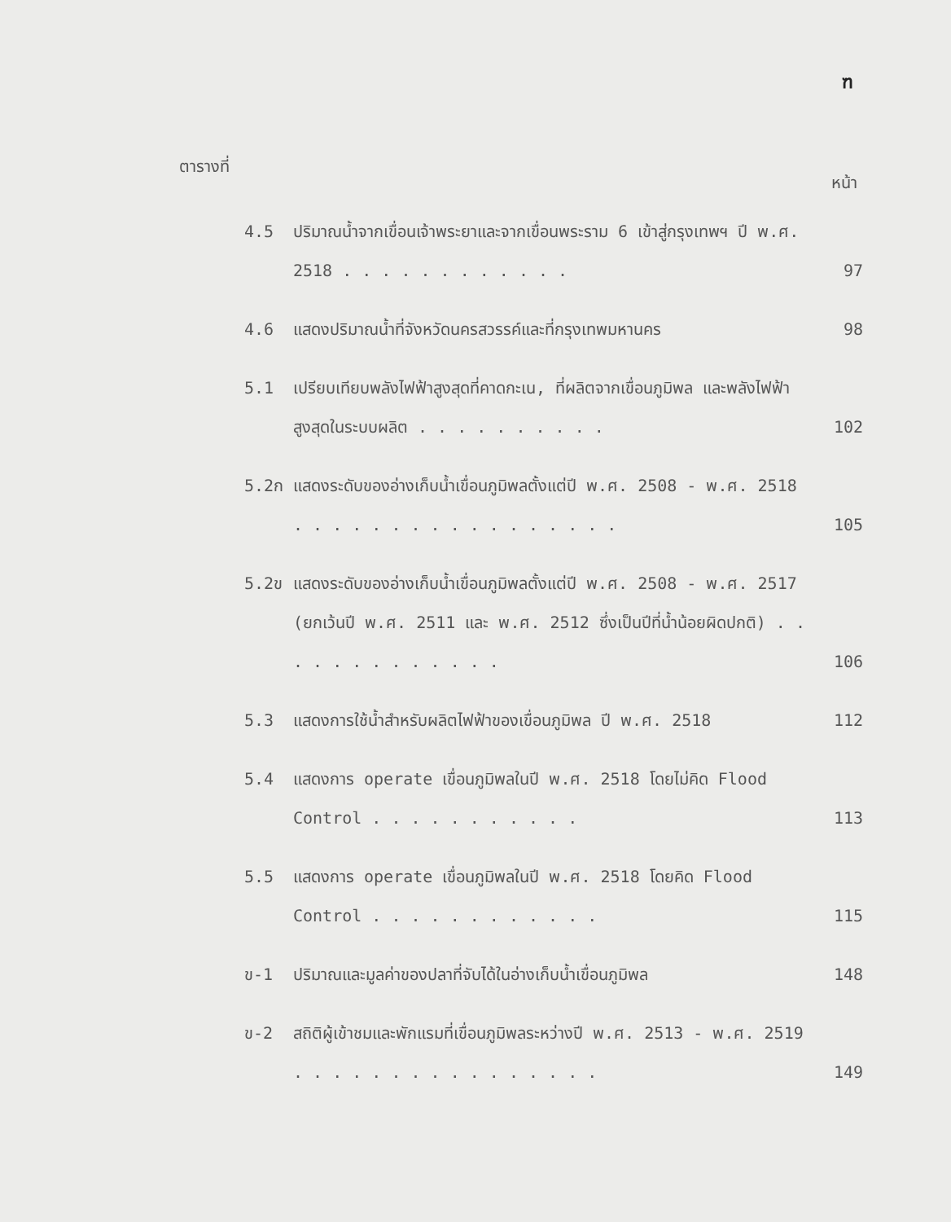ฑ
ตารางที่ หน้า
4.5 ปริมาณน้ำจากเขื่อนเจ้าพระยาและจากเขื่อนพระราม 6 เข้าสู่กรุงเทพฯ ปี พ.ศ. 2518 . . . . . . . . . . . .
97
4.6 แสดงปริมาณน้ำที่จังหวัดนครสวรรค์และที่กรุงเทพมหานคร 98
5.1 เปรียบเทียบพลังไฟฟ้าสูงสุดที่คาดกะเน, ที่ผลิตจากเขื่อนภูมิพล และพลังไฟฟ้าสูงสุดในระบบผลิต . . . . . . . . . .
102
5.2ก แสดงระดับของอ่างเก็บน้ำเขื่อนภูมิพลตั้งแต่ปี พ.ศ. 2508 - พ.ศ. 2518 . . . . . . . . . . . . . . . . .
105
5.2ข แสดงระดับของอ่างเก็บน้ำเขื่อนภูมิพลตั้งแต่ปี พ.ศ. 2508 - พ.ศ. 2517 (ยกเว้นปี พ.ศ. 2511 และ พ.ศ. 2512 ซึ่งเป็นปีที่น้ำน้อยผิดปกติ) . . . . . . . . . . . . .
106
5.3 แสดงการใช้น้ำสำหรับผลิตไฟฟ้าของเขื่อนภูมิพล ปี พ.ศ. 2518
112
5.4 แสดงการ operate เขื่อนภูมิพลในปี พ.ศ. 2518 โดยไม่คิด Flood Control . . . . . . . . . . .
113
5.5 แสดงการ operate เขื่อนภูมิพลในปี พ.ศ. 2518 โดยคิด Flood Control . . . . . . . . . . . .
115
ข-1 ปริมาณและมูลค่าของปลาที่จับได้ในอ่างเก็บน้ำเขื่อนภูมิพล
148
ข-2 สถิติผู้เข้าชมและพักแรมที่เขื่อนภูมิพลระหว่างปี พ.ศ. 2513 - พ.ศ. 2519 . . . . . . . . . . . . . . . .
149